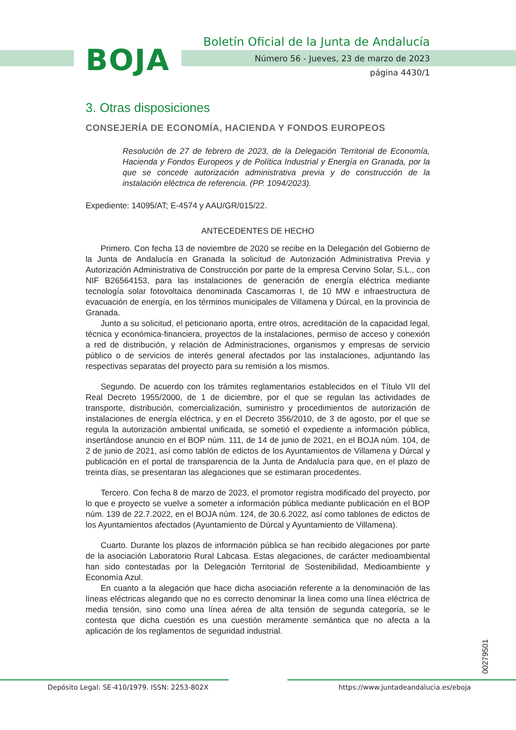BOJA
Boletín Oficial de la Junta de Andalucía
Número 56 - Jueves, 23 de marzo de 2023
página 4430/1
3. Otras disposiciones
CONSEJERÍA DE ECONOMÍA, HACIENDA Y FONDOS EUROPEOS
Resolución de 27 de febrero de 2023, de la Delegación Territorial de Economía, Hacienda y Fondos Europeos y de Política Industrial y Energía en Granada, por la que se concede autorización administrativa previa y de construcción de la instalación eléctrica de referencia. (PP. 1094/2023).
Expediente: 14095/AT; E-4574 y AAU/GR/015/22.
ANTECEDENTES DE HECHO
Primero. Con fecha 13 de noviembre de 2020 se recibe en la Delegación del Gobierno de la Junta de Andalucía en Granada la solicitud de Autorización Administrativa Previa y Autorización Administrativa de Construcción por parte de la empresa Cervino Solar, S.L., con NIF B26564153, para las instalaciones de generación de energía eléctrica mediante tecnología solar fotovoltaica denominada Cascamorras I, de 10 MW e infraestructura de evacuación de energía, en los términos municipales de Villamena y Dúrcal, en la provincia de Granada.
Junto a su solicitud, el peticionario aporta, entre otros, acreditación de la capacidad legal, técnica y económica-financiera, proyectos de la instalaciones, permiso de acceso y conexión a red de distribución, y relación de Administraciones, organismos y empresas de servicio público o de servicios de interés general afectados por las instalaciones, adjuntando las respectivas separatas del proyecto para su remisión a los mismos.
Segundo. De acuerdo con los trámites reglamentarios establecidos en el Título VII del Real Decreto 1955/2000, de 1 de diciembre, por el que se regulan las actividades de transporte, distribución, comercialización, suministro y procedimientos de autorización de instalaciones de energía eléctrica, y en el Decreto 356/2010, de 3 de agosto, por el que se regula la autorización ambiental unificada, se sometió el expediente a información pública, insertándose anuncio en el BOP núm. 111, de 14 de junio de 2021, en el BOJA núm. 104, de 2 de junio de 2021, así como tablón de edictos de los Ayuntamientos de Villamena y Dúrcal y publicación en el portal de transparencia de la Junta de Andalucía para que, en el plazo de treinta días, se presentaran las alegaciones que se estimaran procedentes.
Tercero. Con fecha 8 de marzo de 2023, el promotor registra modificado del proyecto, por lo que e proyecto se vuelve a someter a información pública mediante publicación en el BOP núm. 139 de 22.7.2022, en el BOJA núm. 124, de 30.6.2022, así como tablones de edictos de los Ayuntamientos afectados (Ayuntamiento de Dúrcal y Ayuntamiento de Villamena).
Cuarto. Durante los plazos de información pública se han recibido alegaciones por parte de la asociación Laboratorio Rural Labcasa. Estas alegaciones, de carácter medioambiental han sido contestadas por la Delegación Territorial de Sostenibilidad, Medioambiente y Economía Azul.
En cuanto a la alegación que hace dicha asociación referente a la denominación de las líneas eléctricas alegando que no es correcto denominar la linea como una línea eléctrica de media tensión, sino como una línea aérea de alta tensión de segunda categoría, se le contesta que dicha cuestión es una cuestión meramente semántica que no afecta a la aplicación de los reglamentos de seguridad industrial.
00279501
Depósito Legal: SE-410/1979. ISSN: 2253-802X
https://www.juntadeandalucia.es/eboja